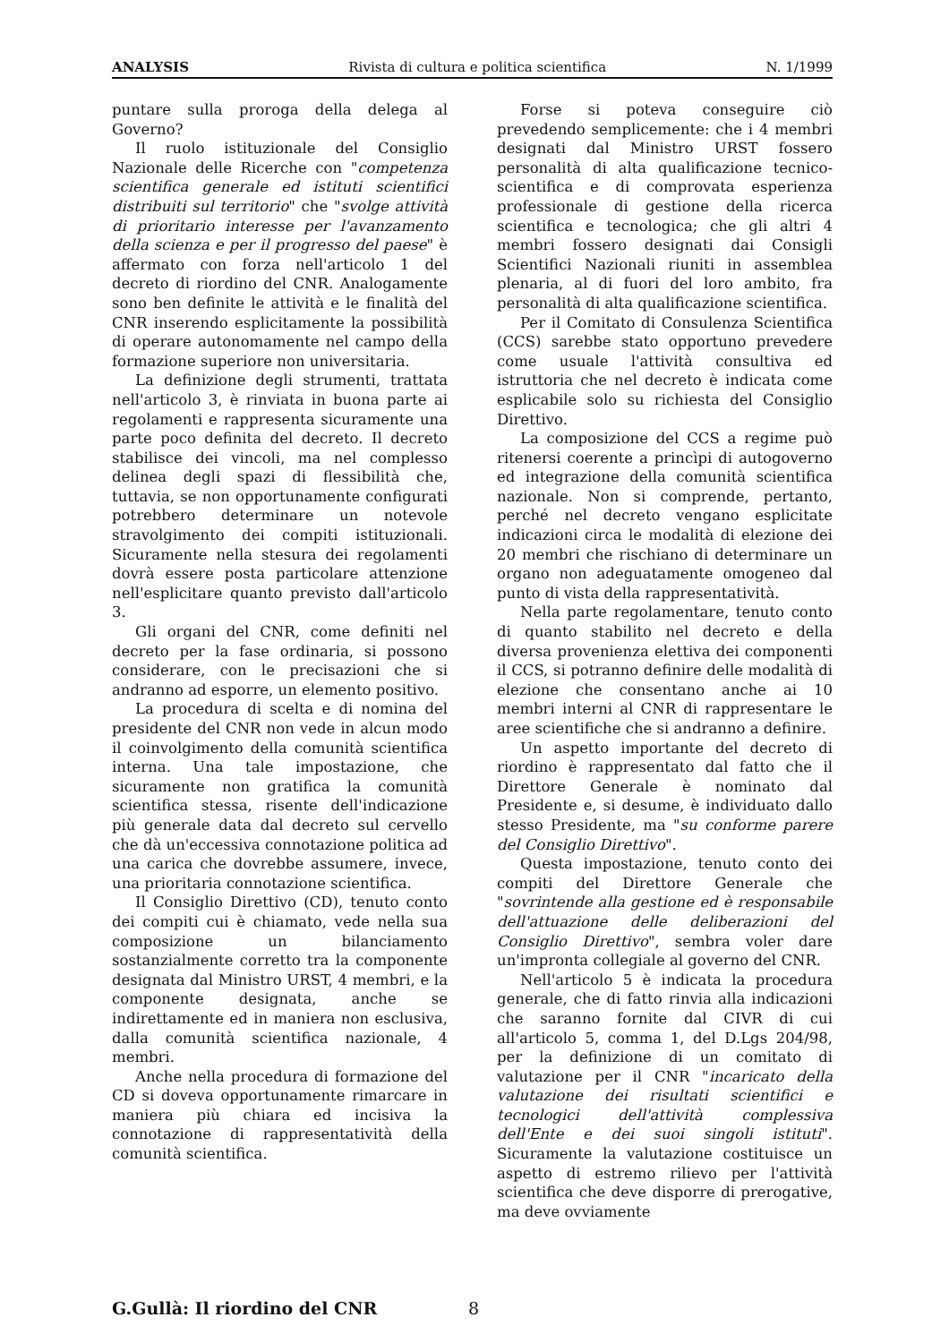ANALYSIS Rivista di cultura e politica scientifica N. 1/1999
puntare sulla proroga della delega al Governo?
Il ruolo istituzionale del Consiglio Nazionale delle Ricerche con "competenza scientifica generale ed istituti scientifici distribuiti sul territorio" che "svolge attività di prioritario interesse per l'avanzamento della scienza e per il progresso del paese" è affermato con forza nell'articolo 1 del decreto di riordino del CNR. Analogamente sono ben definite le attività e le finalità del CNR inserendo esplicitamente la possibilità di operare autonomamente nel campo della formazione superiore non universitaria.
La definizione degli strumenti, trattata nell'articolo 3, è rinviata in buona parte ai regolamenti e rappresenta sicuramente una parte poco definita del decreto. Il decreto stabilisce dei vincoli, ma nel complesso delinea degli spazi di flessibilità che, tuttavia, se non opportunamente configurati potrebbero determinare un notevole stravolgimento dei compiti istituzionali. Sicuramente nella stesura dei regolamenti dovrà essere posta particolare attenzione nell'esplicitare quanto previsto dall'articolo 3.
Gli organi del CNR, come definiti nel decreto per la fase ordinaria, si possono considerare, con le precisazioni che si andranno ad esporre, un elemento positivo.
La procedura di scelta e di nomina del presidente del CNR non vede in alcun modo il coinvolgimento della comunità scientifica interna. Una tale impostazione, che sicuramente non gratifica la comunità scientifica stessa, risente dell'indicazione più generale data dal decreto sul cervello che dà un'eccessiva connotazione politica ad una carica che dovrebbe assumere, invece, una prioritaria connotazione scientifica.
Il Consiglio Direttivo (CD), tenuto conto dei compiti cui è chiamato, vede nella sua composizione un bilanciamento sostanzialmente corretto tra la componente designata dal Ministro URST, 4 membri, e la componente designata, anche se indirettamente ed in maniera non esclusiva, dalla comunità scientifica nazionale, 4 membri.
Anche nella procedura di formazione del CD si doveva opportunamente rimarcare in maniera più chiara ed incisiva la connotazione di rappresentatività della comunità scientifica.
Forse si poteva conseguire ciò prevedendo semplicemente: che i 4 membri designati dal Ministro URST fossero personalità di alta qualificazione tecnico-scientifica e di comprovata esperienza professionale di gestione della ricerca scientifica e tecnologica; che gli altri 4 membri fossero designati dai Consigli Scientifici Nazionali riuniti in assemblea plenaria, al di fuori del loro ambito, fra personalità di alta qualificazione scientifica.
Per il Comitato di Consulenza Scientifica (CCS) sarebbe stato opportuno prevedere come usuale l'attività consultiva ed istruttoria che nel decreto è indicata come esplicabile solo su richiesta del Consiglio Direttivo.
La composizione del CCS a regime può ritenersi coerente a princìpi di autogoverno ed integrazione della comunità scientifica nazionale. Non si comprende, pertanto, perché nel decreto vengano esplicitate indicazioni circa le modalità di elezione dei 20 membri che rischiano di determinare un organo non adeguatamente omogeneo dal punto di vista della rappresentatività.
Nella parte regolamentare, tenuto conto di quanto stabilito nel decreto e della diversa provenienza elettiva dei componenti il CCS, si potranno definire delle modalità di elezione che consentano anche ai 10 membri interni al CNR di rappresentare le aree scientifiche che si andranno a definire.
Un aspetto importante del decreto di riordino è rappresentato dal fatto che il Direttore Generale è nominato dal Presidente e, si desume, è individuato dallo stesso Presidente, ma "su conforme parere del Consiglio Direttivo".
Questa impostazione, tenuto conto dei compiti del Direttore Generale che "sovrintende alla gestione ed è responsabile dell'attuazione delle deliberazioni del Consiglio Direttivo", sembra voler dare un'impronta collegiale al governo del CNR.
Nell'articolo 5 è indicata la procedura generale, che di fatto rinvia alla indicazioni che saranno fornite dal CIVR di cui all'articolo 5, comma 1, del D.Lgs 204/98, per la definizione di un comitato di valutazione per il CNR "incaricato della valutazione dei risultati scientifici e tecnologici dell'attività complessiva dell'Ente e dei suoi singoli istituti". Sicuramente la valutazione costituisce un aspetto di estremo rilievo per l'attività scientifica che deve disporre di prerogative, ma deve ovviamente
G.Gullà: Il riordino del CNR 8